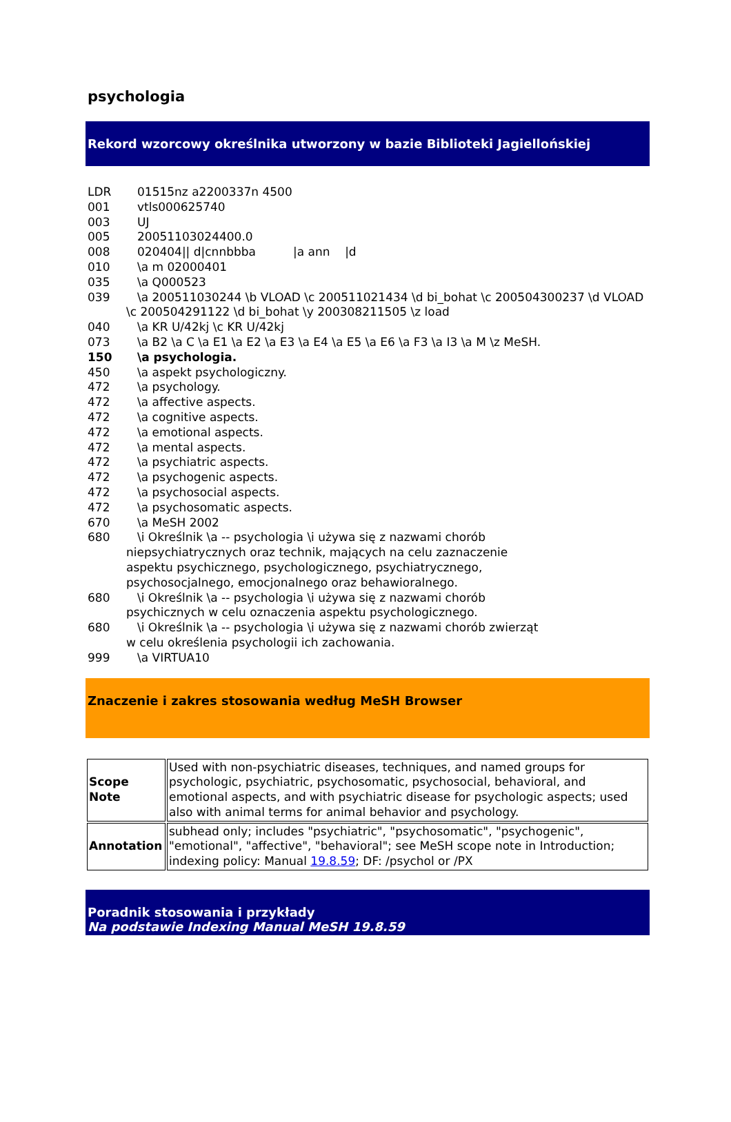psychologia
Rekord wzorcowy określnika utworzony w bazie Biblioteki Jagiellońskiej
LDR 01515nz a2200337n 4500
001 vtls000625740
003 UJ
005 20051103024400.0
008 020404|| d|cnnbbba |a ann |d
010 \a m 02000401
035 \a Q000523
039 \a 200511030244 \b VLOAD \c 200511021434 \d bi_bohat \c 200504300237 \d VLOAD \c 200504291122 \d bi_bohat \y 200308211505 \z load
040 \a KR U/42kj \c KR U/42kj
073 \a B2 \a C \a E1 \a E2 \a E3 \a E4 \a E5 \a E6 \a F3 \a I3 \a M \z MeSH.
150 \a psychologia.
450 \a aspekt psychologiczny.
472 \a psychology.
472 \a affective aspects.
472 \a cognitive aspects.
472 \a emotional aspects.
472 \a mental aspects.
472 \a psychiatric aspects.
472 \a psychogenic aspects.
472 \a psychosocial aspects.
472 \a psychosomatic aspects.
670 \a MeSH 2002
680 \i Określnik \a -- psychologia \i używa się z nazwami chorób niepsychiatrycznych oraz technik, mających na celu zaznaczenie aspektu psychicznego, psychologicznego, psychiatrycznego, psychosocjalnego, emocjonalnego oraz behawioralnego.
680 \i Określnik \a -- psychologia \i używa się z nazwami chorób psychicznych w celu oznaczenia aspektu psychologicznego.
680 \i Określnik \a -- psychologia \i używa się z nazwami chorób zwierząt w celu określenia psychologii ich zachowania.
999 \a VIRTUA10
Znaczenie i zakres stosowania według MeSH Browser
| Scope Note | Used with non-psychiatric diseases, techniques, and named groups for psychologic, psychiatric, psychosomatic, psychosocial, behavioral, and emotional aspects, and with psychiatric disease for psychologic aspects; used also with animal terms for animal behavior and psychology. |
| Annotation | subhead only; includes "psychiatric", "psychosomatic", "psychogenic", "emotional", "affective", "behavioral"; see MeSH scope note in Introduction; indexing policy: Manual 19.8.59 ; DF: /psychol or /PX |
Poradnik stosowania i przykłady
Na podstawie Indexing Manual MeSH 19.8.59